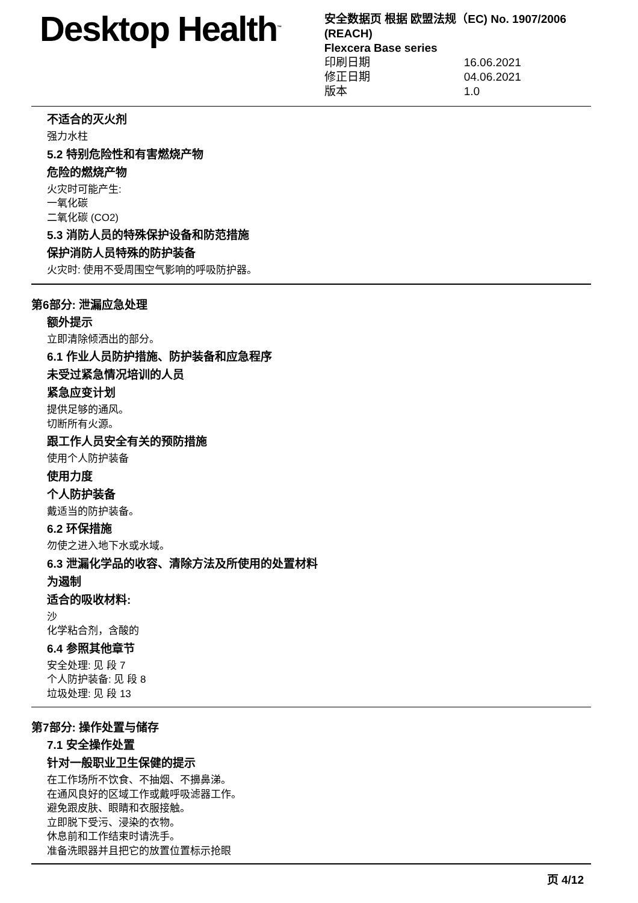Desktop Health<sup>™</sup>
安全数据页 根据 欧盟法规（EC) No. 1907/2006 (REACH)
Flexcera Base series
印刷日期 16.06.2021
修正日期 04.06.2021
版本 1.0
不适合的灭火剂
强力水柱
5.2 特别危险性和有害燃烧产物
危险的燃烧产物
火灾时可能产生:
一氧化碳
二氧化碳 (CO2)
5.3 消防人员的特殊保护设备和防范措施
保护消防人员特殊的防护装备
火灾时: 使用不受周围空气影响的呼吸防护器。
第6部分: 泄漏应急处理
额外提示
立即清除倾洒出的部分。
6.1 作业人员防护措施、防护装备和应急程序
未受过紧急情况培训的人员
紧急应变计划
提供足够的通风。
切断所有火源。
跟工作人员安全有关的预防措施
使用个人防护装备
使用力度
个人防护装备
戴适当的防护装备。
6.2 环保措施
勿使之进入地下水或水域。
6.3 泄漏化学品的收容、清除方法及所使用的处置材料
为遏制
适合的吸收材料:
沙
化学粘合剂，含酸的
6.4 参照其他章节
安全处理: 见 段 7
个人防护装备: 见 段 8
垃圾处理: 见 段 13
第7部分: 操作处置与储存
7.1 安全操作处置
针对一般职业卫生保健的提示
在工作场所不饮食、不抽烟、不擤鼻涕。
在通风良好的区域工作或戴呼吸滤器工作。
避免跟皮肤、眼睛和衣服接触。
立即脱下受污、浸染的衣物。
休息前和工作结束时请洗手。
准备洗眼器并且把它的放置位置标示抢眼
页 4/12